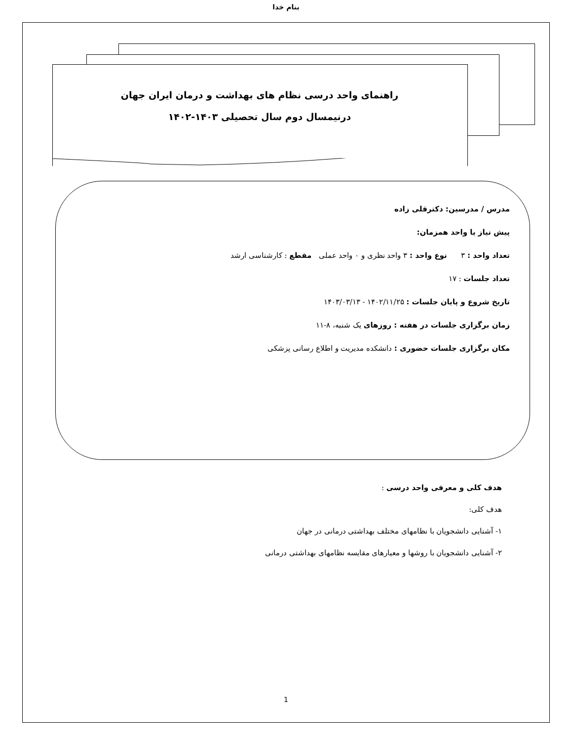بنام خدا
راهنمای واحد درسی نظام های بهداشت و درمان ایران جهان
درنیمسال دوم سال تحصیلی ۱۴۰۳-۱۴۰۲
مدرس / مدرسین: دکترقلی زاده
پیش نیاز یا واحد همزمان:
تعداد واحد : ۳ نوع واحد : ۳ واحد نظری و ۰ واحد عملی مقطع : کارشناسی ارشد
تعداد جلسات : ۱۷
تاریخ شروع و پایان جلسات : ۱۴۰۲/۱۱/۲۵ - ۱۴۰۳/۰۳/۱۳
زمان برگزاری جلسات در هفته : روزهای یک شنبه، ۸-۱۱
مکان برگزاری جلسات حضوری : دانشکده مدیریت و اطلاع رسانی پزشکی
هدف کلی و معرفی واحد درسی :
هدف کلی:
۱- آشنایی دانشجویان با نظامهای مختلف بهداشتی درمانی در جهان
۲- آشنایی دانشجویان با روشها و معیارهای مقایسه نظامهای بهداشتی درمانی
1